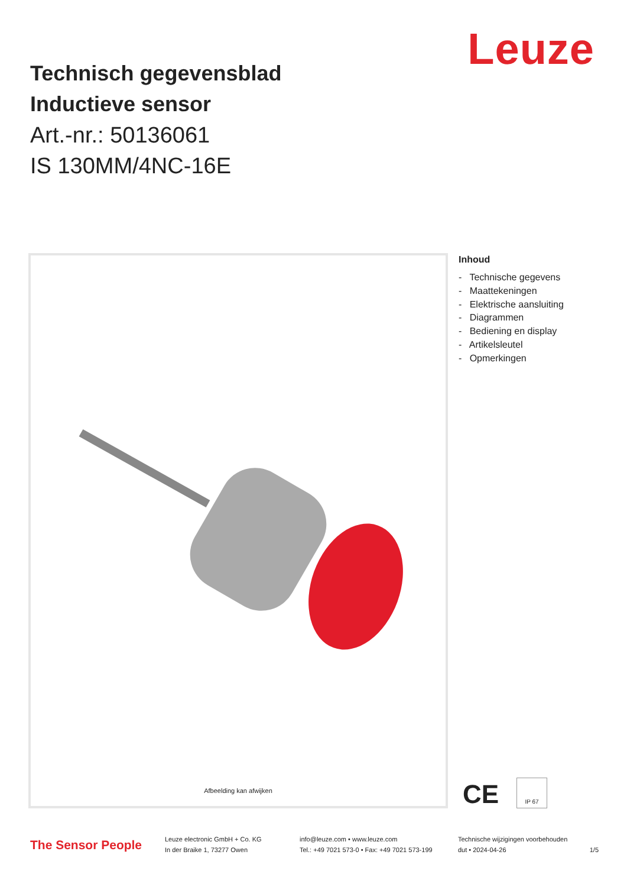Leuze
Technisch gegevensblad
Inductieve sensor
Art.-nr.: 50136061
IS 130MM/4NC-16E
Afbeelding kan afwijken
Inhoud
- Technische gegevens
- Maattekeningen
- Elektrische aansluiting
- Diagrammen
- Bediening en display
- Artikelsleutel
- Opmerkingen
CE IP 67
The Sensor People
Leuze electronic GmbH + Co. KG
In der Braike 1, 73277 Owen
info@leuze.com • www.leuze.com
Tel.: +49 7021 573-0 • Fax: +49 7021 573-199
Technische wijzigingen voorbehouden
dut • 2024-04-26
1/5